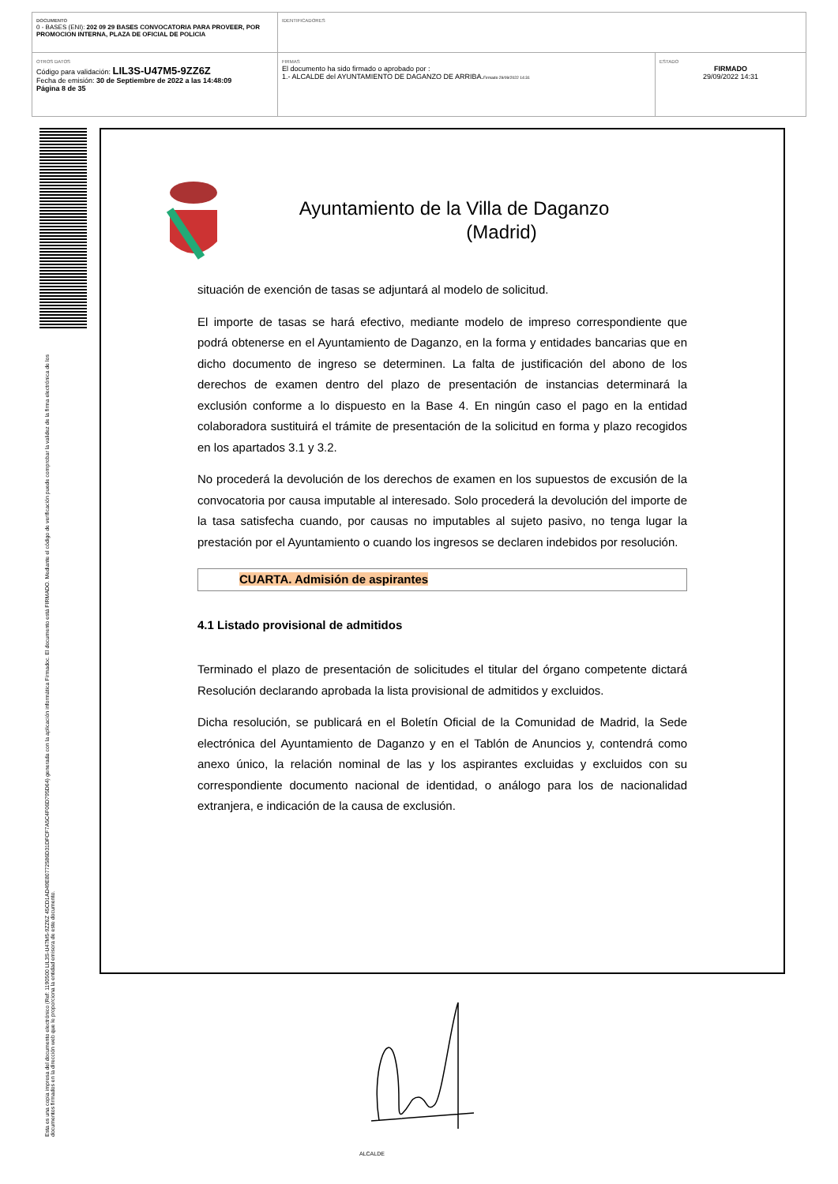| DOCUMENTO 0 - BASES (ENI): 202 09 29 BASES CONVOCATORIA PARA PROVEER, POR PROMOCION INTERNA, PLAZA DE OFICIAL DE POLICIA | IDENTIFICADORES | |
| OTROS DATOS Código para validación: LIL3S-U47M5-9ZZ6Z Fecha de emisión: 30 de Septiembre de 2022 a las 14:48:09 Página 8 de 35 | FIRMAS El documento ha sido firmado o aprobado por : 1.- ALCALDE del AYUNTAMIENTO DE DAGANZO DE ARRIBA. Firmado 29/09/2022 14:31 | ESTADO FIRMADO 29/09/2022 14:31 |
Esta es una copia impresa del documento electrónico (Ref: 1190500 LIL3S-U47M5-9ZZ6Z 45CD1AD49E80772586D31DFCF7A5C4F06D795D64) generada con la aplicación informática Firmadoc. El documento está FIRMADO. Mediante el código de verificación puede comprobar la validez de la firma electrónica de los documentos firmados en la dirección web que le proporciona la entidad emisora de este documento.
Ayuntamiento de la Villa de Daganzo
(Madrid)
situación de exención de tasas se adjuntará al modelo de solicitud.
El importe de tasas se hará efectivo, mediante modelo de impreso correspondiente que podrá obtenerse en el Ayuntamiento de Daganzo, en la forma y entidades bancarias que en dicho documento de ingreso se determinen. La falta de justificación del abono de los derechos de examen dentro del plazo de presentación de instancias determinará la exclusión conforme a lo dispuesto en la Base 4. En ningún caso el pago en la entidad colaboradora sustituirá el trámite de presentación de la solicitud en forma y plazo recogidos en los apartados 3.1 y 3.2.
No procederá la devolución de los derechos de examen en los supuestos de excusión de la convocatoria por causa imputable al interesado. Solo procederá la devolución del importe de la tasa satisfecha cuando, por causas no imputables al sujeto pasivo, no tenga lugar la prestación por el Ayuntamiento o cuando los ingresos se declaren indebidos por resolución.
CUARTA. Admisión de aspirantes
4.1 Listado provisional de admitidos
Terminado el plazo de presentación de solicitudes el titular del órgano competente dictará Resolución declarando aprobada la lista provisional de admitidos y excluidos.
Dicha resolución, se publicará en el Boletín Oficial de la Comunidad de Madrid, la Sede electrónica del Ayuntamiento de Daganzo y en el Tablón de Anuncios y, contendrá como anexo único, la relación nominal de las y los aspirantes excluidas y excluidos con su correspondiente documento nacional de identidad, o análogo para los de nacionalidad extranjera, e indicación de la causa de exclusión.
ALCALDE